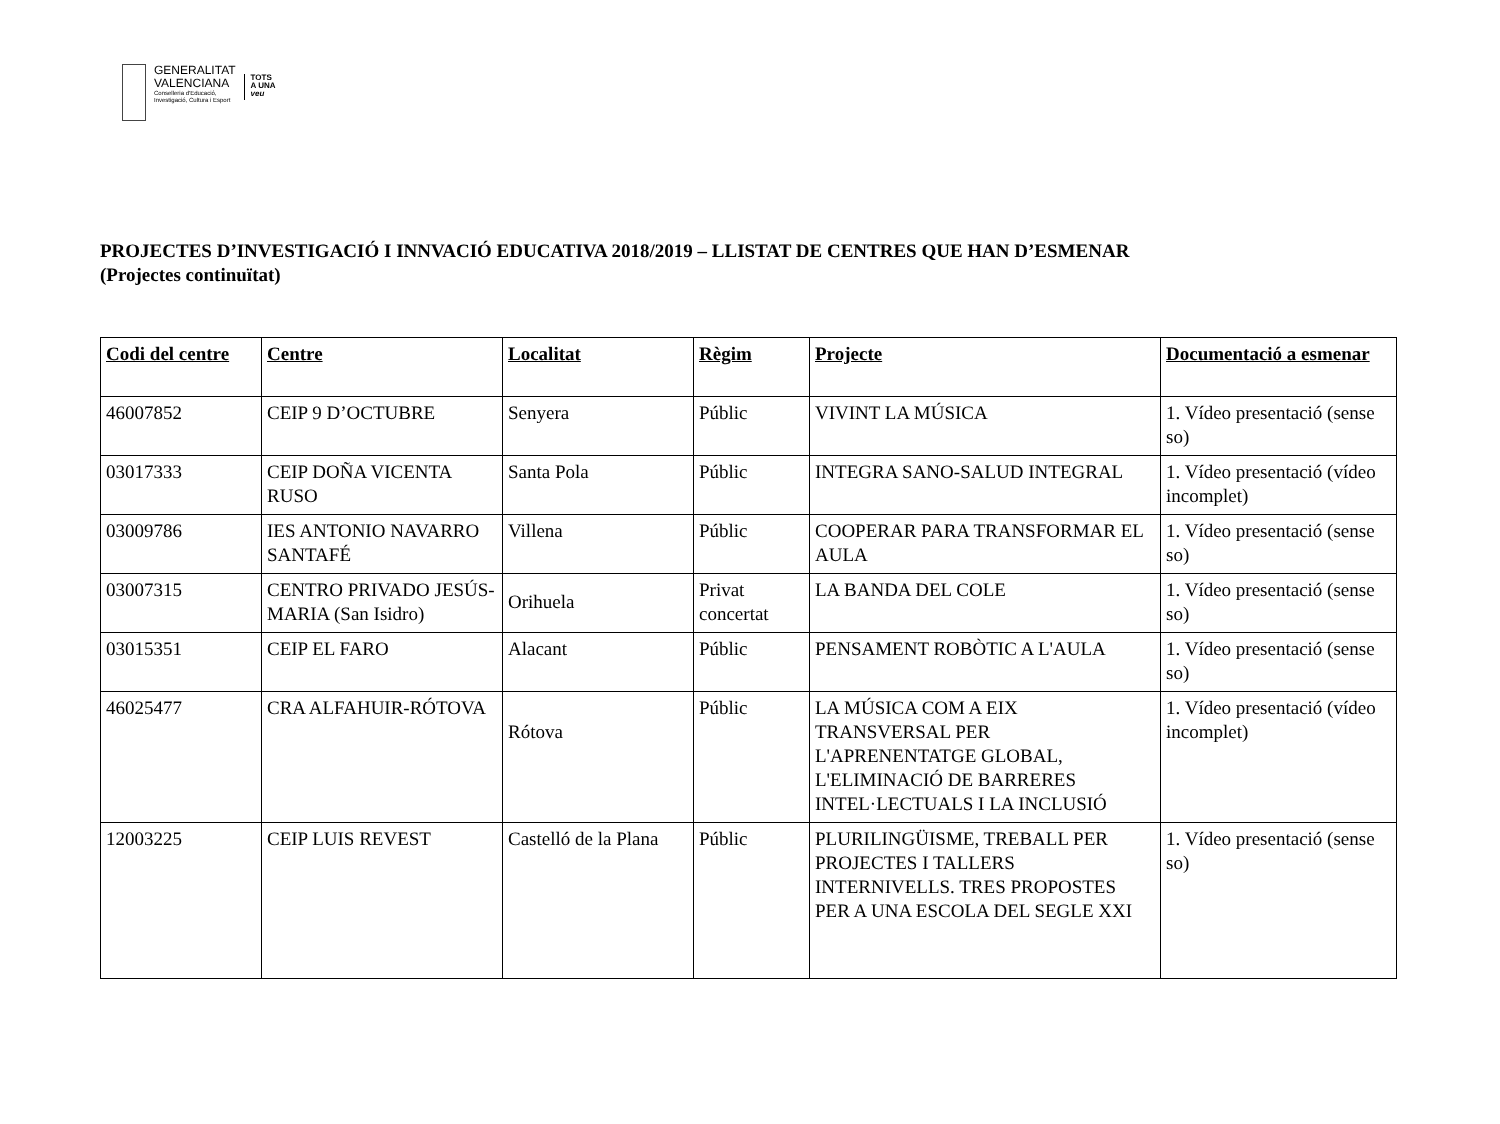GENERALITAT
VALENCIANA
Conselleria d'Educació,
Investigació, Cultura i Esport
TOTS
A UNA
veu
PROJECTES D’INVESTIGACIÓ I INNVACIÓ EDUCATIVA 2018/2019 – LLISTAT DE CENTRES QUE HAN D’ESMENAR
(Projectes continuïtat)
| Codi del centre | Centre | Localitat | Règim | Projecte | Documentació a esmenar |
| --- | --- | --- | --- | --- | --- |
| 46007852 | CEIP 9 D’OCTUBRE | Senyera | Públic | VIVINT LA MÚSICA | 1. Vídeo presentació (sense so) |
| 03017333 | CEIP DOÑA VICENTA RUSO | Santa Pola | Públic | INTEGRA SANO-SALUD INTEGRAL | 1. Vídeo presentació (vídeo incomplet) |
| 03009786 | IES ANTONIO NAVARRO SANTAFÉ | Villena | Públic | COOPERAR PARA TRANSFORMAR EL AULA | 1. Vídeo presentació (sense so) |
| 03007315 | CENTRO PRIVADO JESÚS-MARIA (San Isidro) | Orihuela | Privat concertat | LA BANDA DEL COLE | 1. Vídeo presentació (sense so) |
| 03015351 | CEIP EL FARO | Alacant | Públic | PENSAMENT ROBÒTIC A L'AULA | 1. Vídeo presentació (sense so) |
| 46025477 | CRA ALFAHUIR-RÓTOVA | Rótova | Públic | LA MÚSICA COM A EIX TRANSVERSAL PER L'APRENENTATGE GLOBAL, L'ELIMINACIÓ DE BARRERES INTEL·LECTUALS I LA INCLUSIÓ | 1. Vídeo presentació (vídeo incomplet) |
| 12003225 | CEIP LUIS REVEST | Castelló de la Plana | Públic | PLURILINGÜISME, TREBALL PER PROJECTES I TALLERS INTERNIVELLS. TRES PROPOSTES PER A UNA ESCOLA DEL SEGLE XXI | 1. Vídeo presentació (sense so) |